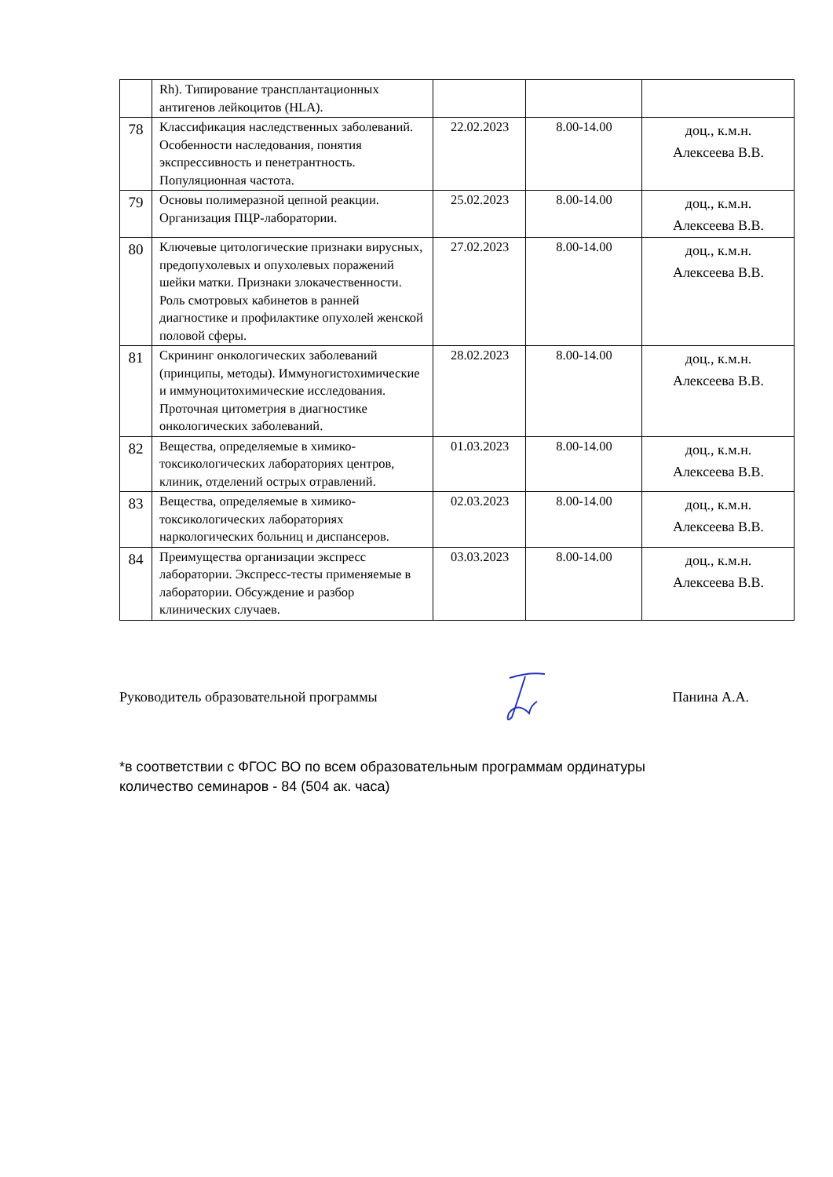| | Rh). Типирование трансплантационных антигенов лейкоцитов (HLA). | | | |
| 78 | Классификация наследственных заболеваний. Особенности наследования, понятия экспрессивность и пенетрантность. Популяционная частота. | 22.02.2023 | 8.00-14.00 | доц., к.м.н. Алексеева В.В. |
| 79 | Основы полимеразной цепной реакции. Организация ПЦР-лаборатории. | 25.02.2023 | 8.00-14.00 | доц., к.м.н. Алексеева В.В. |
| 80 | Ключевые цитологические признаки вирусных, предопухолевых и опухолевых поражений шейки матки. Признаки злокачественности. Роль смотровых кабинетов в ранней диагностике и профилактике опухолей женской половой сферы. | 27.02.2023 | 8.00-14.00 | доц., к.м.н. Алексеева В.В. |
| 81 | Скрининг онкологических заболеваний (принципы, методы). Иммуногистохимические и иммуноцитохимические исследования. Проточная цитометрия в диагностике онкологических заболеваний. | 28.02.2023 | 8.00-14.00 | доц., к.м.н. Алексеева В.В. |
| 82 | Вещества, определяемые в химико-токсикологических лабораториях центров, клиник, отделений острых отравлений. | 01.03.2023 | 8.00-14.00 | доц., к.м.н. Алексеева В.В. |
| 83 | Вещества, определяемые в химико-токсикологических лабораториях наркологических больниц и диспансеров. | 02.03.2023 | 8.00-14.00 | доц., к.м.н. Алексеева В.В. |
| 84 | Преимущества организации экспресс лаборатории. Экспресс-тесты применяемые в лаборатории. Обсуждение и разбор клинических случаев. | 03.03.2023 | 8.00-14.00 | доц., к.м.н. Алексеева В.В. |
Руководитель образовательной программы Панина А.А.
*в соответствии с ФГОС ВО по всем образовательным программам ординатуры
количество семинаров - 84 (504 ак. часа)